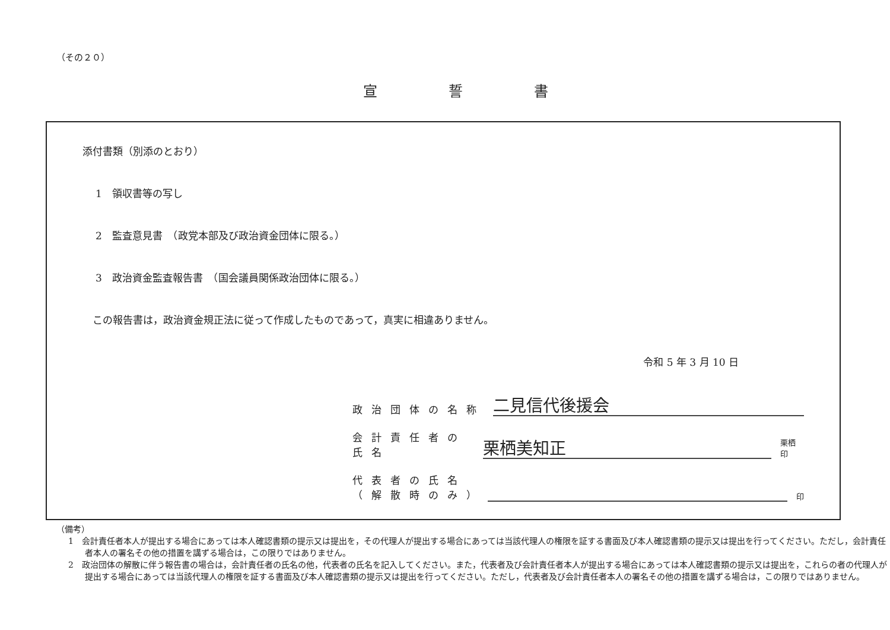（その２０）
宣誓書
添付書類（別添のとおり）
1　領収書等の写し
2　監査意見書　（政党本部及び政治資金団体に限る。）
3　政治資金監査報告書　（国会議員関係政治団体に限る。）
　この報告書は，政治資金規正法に従って作成したものであって，真実に相違ありません。
令和 5 年 3 月 10 日
政治団体の名称
二見信代後援会
会計責任者の氏名
栗栖美知正
栗栖 印
代表者の氏名
（解散時のみ）
印
（備考）
1　会計責任者本人が提出する場合にあっては本人確認書類の提示又は提出を，その代理人が提出する場合にあっては当該代理人の権限を証する書面及び本人確認書類の提示又は提出を行ってください。ただし，会計責任者本人の署名その他の措置を講ずる場合は，この限りではありません。
2　政治団体の解散に伴う報告書の場合は，会計責任者の氏名の他，代表者の氏名を記入してください。また，代表者及び会計責任者本人が提出する場合にあっては本人確認書類の提示又は提出を，これらの者の代理人が提出する場合にあっては当該代理人の権限を証する書面及び本人確認書類の提示又は提出を行ってください。ただし，代表者及び会計責任者本人の署名その他の措置を講ずる場合は，この限りではありません。